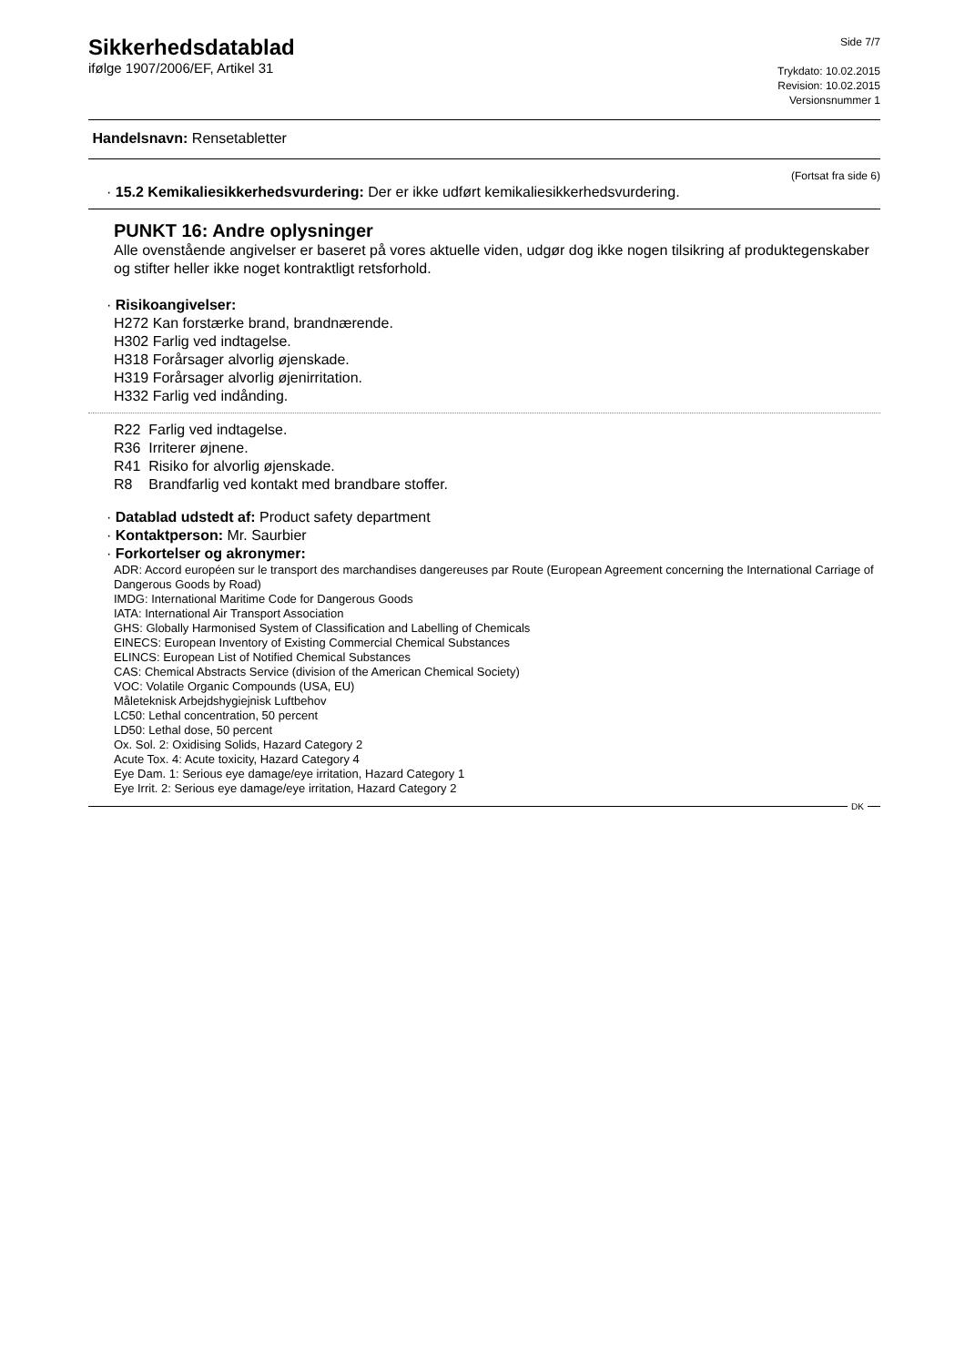Sikkerhedsdatablad
ifølge 1907/2006/EF, Artikel 31
Side 7/7
Trykdato: 10.02.2015
Revision: 10.02.2015
Versionsnummer 1
Handelsnavn: Rensetabletter
(Fortsat fra side 6)
· 15.2 Kemikaliesikkerhedsvurdering: Der er ikke udført kemikaliesikkerhedsvurdering.
PUNKT 16: Andre oplysninger
Alle ovenstående angivelser er baseret på vores aktuelle viden, udgør dog ikke nogen tilsikring af produktegenskaber og stifter heller ikke noget kontraktligt retsforhold.
· Risikoangivelser:
H272 Kan forstærke brand, brandnærende.
H302 Farlig ved indtagelse.
H318 Forårsager alvorlig øjenskade.
H319 Forårsager alvorlig øjenirritation.
H332 Farlig ved indånding.
R22 Farlig ved indtagelse.
R36 Irriterer øjnene.
R41 Risiko for alvorlig øjenskade.
R8 Brandfarlig ved kontakt med brandbare stoffer.
· Datablad udstedt af: Product safety department
· Kontaktperson: Mr. Saurbier
· Forkortelser og akronymer:
ADR: Accord européen sur le transport des marchandises dangereuses par Route (European Agreement concerning the International Carriage of Dangerous Goods by Road)
IMDG: International Maritime Code for Dangerous Goods
IATA: International Air Transport Association
GHS: Globally Harmonised System of Classification and Labelling of Chemicals
EINECS: European Inventory of Existing Commercial Chemical Substances
ELINCS: European List of Notified Chemical Substances
CAS: Chemical Abstracts Service (division of the American Chemical Society)
VOC: Volatile Organic Compounds (USA, EU)
Måleteknisk Arbejdshygiejnisk Luftbehov
LC50: Lethal concentration, 50 percent
LD50: Lethal dose, 50 percent
Ox. Sol. 2: Oxidising Solids, Hazard Category 2
Acute Tox. 4: Acute toxicity, Hazard Category 4
Eye Dam. 1: Serious eye damage/eye irritation, Hazard Category 1
Eye Irrit. 2: Serious eye damage/eye irritation, Hazard Category 2
DK